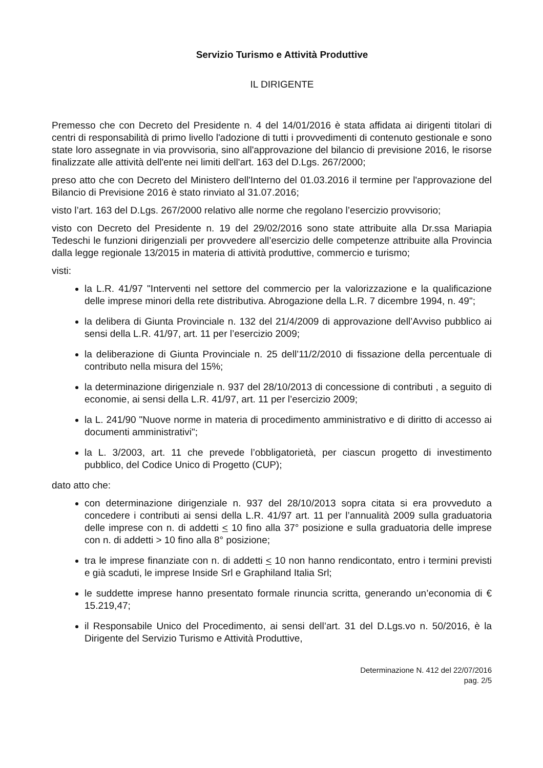Servizio Turismo e Attività Produttive
IL DIRIGENTE
Premesso che con Decreto del Presidente n. 4 del 14/01/2016 è stata affidata ai dirigenti titolari di centri di responsabilità di primo livello l'adozione di tutti i provvedimenti di contenuto gestionale e sono state loro assegnate in via provvisoria, sino all'approvazione del bilancio di previsione 2016, le risorse finalizzate alle attività dell'ente nei limiti dell'art. 163 del D.Lgs. 267/2000;
preso atto che con Decreto del Ministero dell'Interno del 01.03.2016 il termine per l'approvazione del Bilancio di Previsione 2016 è stato rinviato al 31.07.2016;
visto l’art. 163 del D.Lgs. 267/2000 relativo alle norme che regolano l’esercizio provvisorio;
visto con Decreto del Presidente n. 19 del 29/02/2016 sono state attribuite alla Dr.ssa Mariapia Tedeschi le funzioni dirigenziali per provvedere all’esercizio delle competenze attribuite alla Provincia dalla legge regionale 13/2015 in materia di attività produttive, commercio e turismo;
visti:
la L.R. 41/97 "Interventi nel settore del commercio per la valorizzazione e la qualificazione delle imprese minori della rete distributiva. Abrogazione della L.R. 7 dicembre 1994, n. 49";
la delibera di Giunta Provinciale n. 132 del 21/4/2009 di approvazione dell’Avviso pubblico ai sensi della L.R. 41/97, art. 11 per l’esercizio 2009;
la deliberazione di Giunta Provinciale n. 25 dell’11/2/2010 di fissazione della percentuale di contributo nella misura del 15%;
la determinazione dirigenziale n. 937 del 28/10/2013 di concessione di contributi , a seguito di economie, ai sensi della L.R. 41/97, art. 11 per l’esercizio 2009;
la L. 241/90 "Nuove norme in materia di procedimento amministrativo e di diritto di accesso ai documenti amministrativi";
la L. 3/2003, art. 11 che prevede l’obbligatorietà, per ciascun progetto di investimento pubblico, del Codice Unico di Progetto (CUP);
dato atto che:
con determinazione dirigenziale n. 937 del 28/10/2013 sopra citata si era provveduto a concedere i contributi ai sensi della L.R. 41/97 art. 11 per l’annualità 2009 sulla graduatoria delle imprese con n. di addetti < 10 fino alla 37° posizione e sulla graduatoria delle imprese con n. di addetti > 10 fino alla 8° posizione;
tra le imprese finanziate con n. di addetti < 10 non hanno rendicontato, entro i termini previsti e già scaduti, le imprese Inside Srl e Graphiland Italia Srl;
le suddette imprese hanno presentato formale rinuncia scritta, generando un’economia di € 15.219,47;
il Responsabile Unico del Procedimento, ai sensi dell’art. 31 del D.Lgs.vo n. 50/2016, è la Dirigente del Servizio Turismo e Attività Produttive,
Determinazione N. 412 del 22/07/2016
pag. 2/5